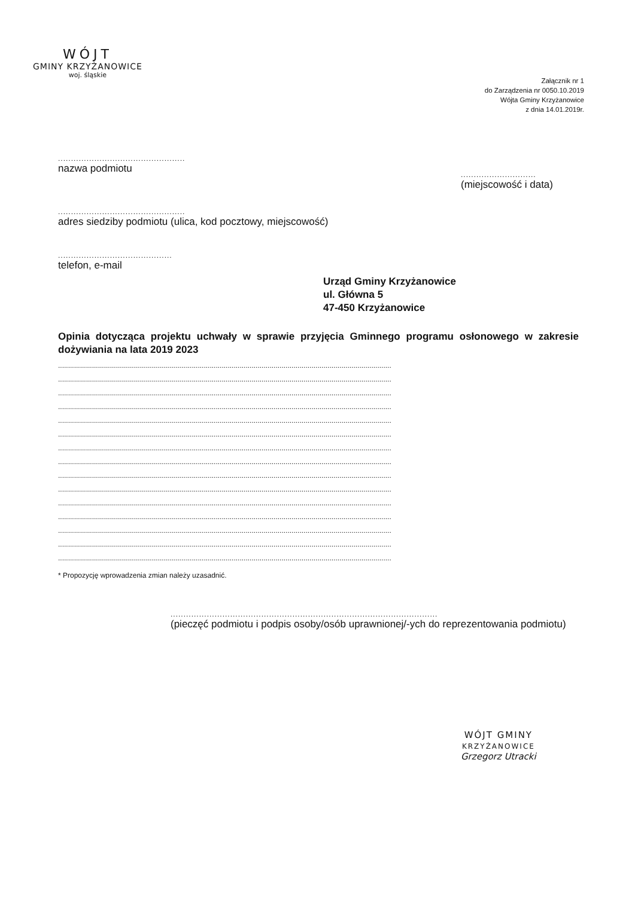WÓJT
GMINY KRZYŻANOWICE
woj. śląskie
Załącznik nr 1
do Zarządzenia nr 0050.10.2019
Wójta Gminy Krzyżanowice
z dnia 14.01.2019r.
.................................................
nazwa podmiotu
.............................
(miejscowość i data)
.................................................
adres siedziby podmiotu (ulica, kod pocztowy, miejscowość)
............................................
telefon, e-mail
Urząd Gminy Krzyżanowice
ul. Główna 5
47-450 Krzyżanowice
Opinia dotycząca projektu uchwały w sprawie przyjęcia Gminnego programu osłonowego w zakresie dożywiania na lata 2019 2023
.......................................................................................................................................................................
.......................................................................................................................................................................
.......................................................................................................................................................................
.......................................................................................................................................................................
.......................................................................................................................................................................
.......................................................................................................................................................................
.......................................................................................................................................................................
.......................................................................................................................................................................
.......................................................................................................................................................................
.......................................................................................................................................................................
.......................................................................................................................................................................
.......................................................................................................................................................................
.......................................................................................................................................................................
.......................................................................................................................................................................
.......................................................................................................................................................................
* Propozycję wprowadzenia zmian należy uzasadnić.
.......................................................................................................
(pieczęć podmiotu i podpis osoby/osób uprawnionej/-ych do reprezentowania podmiotu)
WÓJT GMINY
KRZYŻANOWICE
Grzegorz Utracki